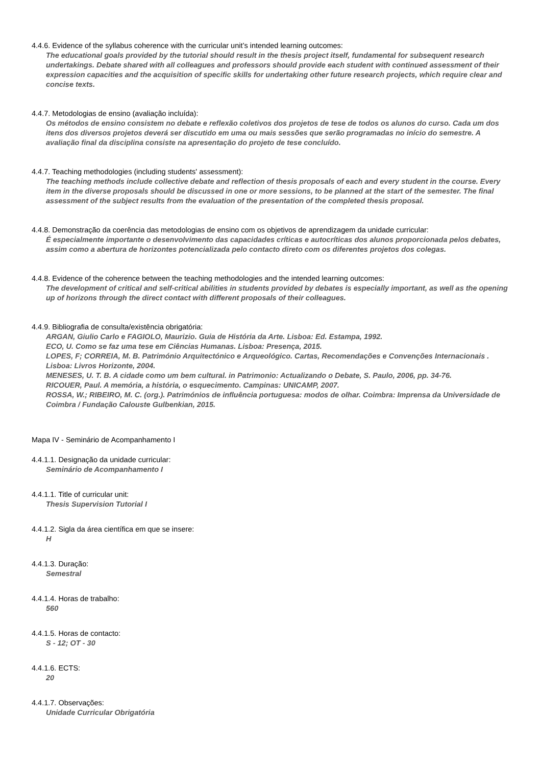4.4.6. Evidence of the syllabus coherence with the curricular unit’s intended learning outcomes:
The educational goals provided by the tutorial should result in the thesis project itself, fundamental for subsequent research undertakings. Debate shared with all colleagues and professors should provide each student with continued assessment of their expression capacities and the acquisition of specific skills for undertaking other future research projects, which require clear and concise texts.
4.4.7. Metodologias de ensino (avaliação incluída):
Os métodos de ensino consistem no debate e reflexão coletivos dos projetos de tese de todos os alunos do curso. Cada um dos itens dos diversos projetos deverá ser discutido em uma ou mais sessões que serão programadas no início do semestre. A avaliação final da disciplina consiste na apresentação do projeto de tese concluído.
4.4.7. Teaching methodologies (including students' assessment):
The teaching methods include collective debate and reflection of thesis proposals of each and every student in the course. Every item in the diverse proposals should be discussed in one or more sessions, to be planned at the start of the semester. The final assessment of the subject results from the evaluation of the presentation of the completed thesis proposal.
4.4.8. Demonstração da coerência das metodologias de ensino com os objetivos de aprendizagem da unidade curricular:
É especialmente importante o desenvolvimento das capacidades críticas e autocríticas dos alunos proporcionada pelos debates, assim como a abertura de horizontes potencializada pelo contacto direto com os diferentes projetos dos colegas.
4.4.8. Evidence of the coherence between the teaching methodologies and the intended learning outcomes:
The development of critical and self-critical abilities in students provided by debates is especially important, as well as the opening up of horizons through the direct contact with different proposals of their colleagues.
4.4.9. Bibliografia de consulta/existência obrigatória:
ARGAN, Giulio Carlo e FAGIOLO, Maurizio. Guia de História da Arte. Lisboa: Ed. Estampa, 1992.
ECO, U. Como se faz uma tese em Ciências Humanas. Lisboa: Presença, 2015.
LOPES, F; CORREIA, M. B. Património Arquitectónico e Arqueológico. Cartas, Recomendações e Convenções Internacionais . Lisboa: Livros Horizonte, 2004.
MENESES, U. T. B. A cidade como um bem cultural. in Patrimonio: Actualizando o Debate, S. Paulo, 2006, pp. 34-76.
RICOUER, Paul. A memória, a história, o esquecimento. Campinas: UNICAMP, 2007.
ROSSA, W.; RIBEIRO, M. C. (org.). Patrimónios de influência portuguesa: modos de olhar. Coimbra: Imprensa da Universidade de Coimbra / Fundação Calouste Gulbenkian, 2015.
Mapa IV - Seminário de Acompanhamento I
4.4.1.1. Designação da unidade curricular:
Seminário de Acompanhamento I
4.4.1.1. Title of curricular unit:
Thesis Supervision Tutorial I
4.4.1.2. Sigla da área científica em que se insere:
H
4.4.1.3. Duração:
Semestral
4.4.1.4. Horas de trabalho:
560
4.4.1.5. Horas de contacto:
S - 12; OT - 30
4.4.1.6. ECTS:
20
4.4.1.7. Observações:
Unidade Curricular Obrigatória